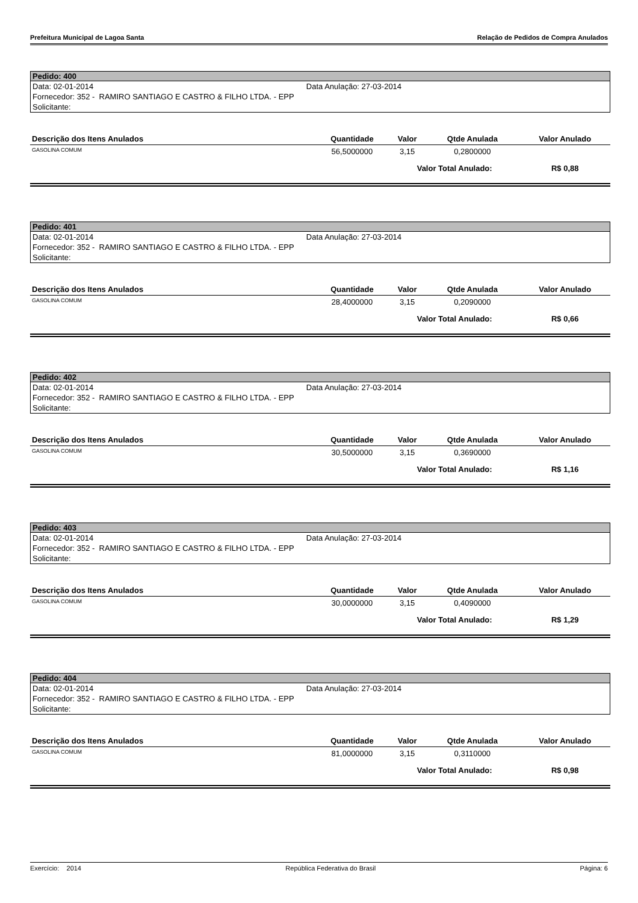Prefeitura Municipal de Lagoa Santa Relação de Pedidos de Compra Anulados
Pedido: 400
Data: 02-01-2014 Data Anulação: 27-03-2014
Fornecedor: 352 - RAMIRO SANTIAGO E CASTRO & FILHO LTDA. - EPP
Solicitante:
| Descrição dos Itens Anulados | Quantidade | Valor | Qtde Anulada | Valor Anulado |
| --- | --- | --- | --- | --- |
| GASOLINA COMUM | 56,5000000 | 3,15 | 0,2800000 | |
| | | Valor Total Anulado: | | R$ 0,88 |
Pedido: 401
Data: 02-01-2014 Data Anulação: 27-03-2014
Fornecedor: 352 - RAMIRO SANTIAGO E CASTRO & FILHO LTDA. - EPP
Solicitante:
| Descrição dos Itens Anulados | Quantidade | Valor | Qtde Anulada | Valor Anulado |
| --- | --- | --- | --- | --- |
| GASOLINA COMUM | 28,4000000 | 3,15 | 0,2090000 | |
| | | Valor Total Anulado: | | R$ 0,66 |
Pedido: 402
Data: 02-01-2014 Data Anulação: 27-03-2014
Fornecedor: 352 - RAMIRO SANTIAGO E CASTRO & FILHO LTDA. - EPP
Solicitante:
| Descrição dos Itens Anulados | Quantidade | Valor | Qtde Anulada | Valor Anulado |
| --- | --- | --- | --- | --- |
| GASOLINA COMUM | 30,5000000 | 3,15 | 0,3690000 | |
| | | Valor Total Anulado: | | R$ 1,16 |
Pedido: 403
Data: 02-01-2014 Data Anulação: 27-03-2014
Fornecedor: 352 - RAMIRO SANTIAGO E CASTRO & FILHO LTDA. - EPP
Solicitante:
| Descrição dos Itens Anulados | Quantidade | Valor | Qtde Anulada | Valor Anulado |
| --- | --- | --- | --- | --- |
| GASOLINA COMUM | 30,0000000 | 3,15 | 0,4090000 | |
| | | Valor Total Anulado: | | R$ 1,29 |
Pedido: 404
Data: 02-01-2014 Data Anulação: 27-03-2014
Fornecedor: 352 - RAMIRO SANTIAGO E CASTRO & FILHO LTDA. - EPP
Solicitante:
| Descrição dos Itens Anulados | Quantidade | Valor | Qtde Anulada | Valor Anulado |
| --- | --- | --- | --- | --- |
| GASOLINA COMUM | 81,0000000 | 3,15 | 0,3110000 | |
| | | Valor Total Anulado: | | R$ 0,98 |
Exercício: 2014 República Federativa do Brasil Página: 6